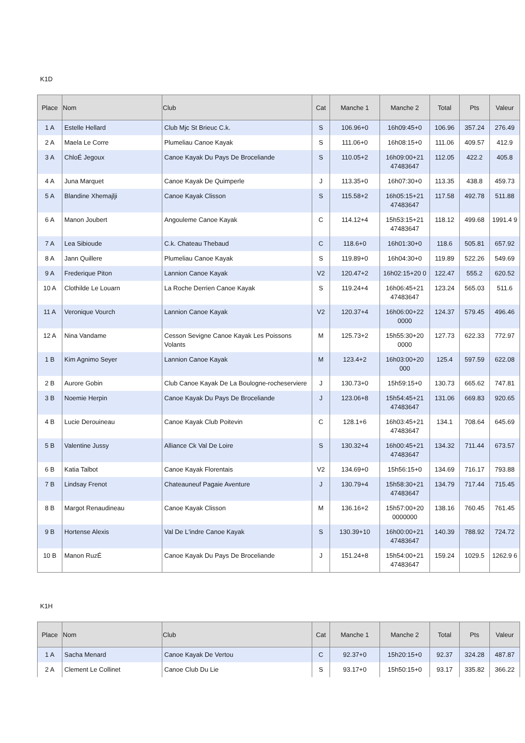K1D
| Place | Nom | Club | Cat | Manche 1 | Manche 2 | Total | Pts | Valeur |
| --- | --- | --- | --- | --- | --- | --- | --- | --- |
| 1 A | Estelle Hellard | Club Mjc St Brieuc C.k. | S | 106.96+0 | 16h09:45+0 | 106.96 | 357.24 | 276.49 |
| 2 A | Maela Le Corre | Plumeliau Canoe Kayak | S | 111.06+0 | 16h08:15+0 | 111.06 | 409.57 | 412.9 |
| 3 A | ChloÉ Jegoux | Canoe Kayak Du Pays De Broceliande | S | 110.05+2 | 16h09:00+21 47483647 | 112.05 | 422.2 | 405.8 |
| 4 A | Juna Marquet | Canoe Kayak De Quimperle | J | 113.35+0 | 16h07:30+0 | 113.35 | 438.8 | 459.73 |
| 5 A | Blandine Xhemajlji | Canoe Kayak Clisson | S | 115.58+2 | 16h05:15+21 47483647 | 117.58 | 492.78 | 511.88 |
| 6 A | Manon Joubert | Angouleme Canoe Kayak | C | 114.12+4 | 15h53:15+21 47483647 | 118.12 | 499.68 | 1991.4 9 |
| 7 A | Lea Sibioude | C.k. Chateau Thebaud | C | 118.6+0 | 16h01:30+0 | 118.6 | 505.81 | 657.92 |
| 8 A | Jann Quillere | Plumeliau Canoe Kayak | S | 119.89+0 | 16h04:30+0 | 119.89 | 522.26 | 549.69 |
| 9 A | Frederique Piton | Lannion Canoe Kayak | V2 | 120.47+2 | 16h02:15+20 0 | 122.47 | 555.2 | 620.52 |
| 10 A | Clothilde Le Louarn | La Roche Derrien Canoe Kayak | S | 119.24+4 | 16h06:45+21 47483647 | 123.24 | 565.03 | 511.6 |
| 11 A | Veronique Vourch | Lannion Canoe Kayak | V2 | 120.37+4 | 16h06:00+22 0000 | 124.37 | 579.45 | 496.46 |
| 12 A | Nina Vandame | Cesson Sevigne Canoe Kayak Les Poissons Volants | M | 125.73+2 | 15h55:30+20 0000 | 127.73 | 622.33 | 772.97 |
| 1 B | Kim Agnimo Seyer | Lannion Canoe Kayak | M | 123.4+2 | 16h03:00+20 000 | 125.4 | 597.59 | 622.08 |
| 2 B | Aurore Gobin | Club Canoe Kayak De La Boulogne-rocheserviere | J | 130.73+0 | 15h59:15+0 | 130.73 | 665.62 | 747.81 |
| 3 B | Noemie Herpin | Canoe Kayak Du Pays De Broceliande | J | 123.06+8 | 15h54:45+21 47483647 | 131.06 | 669.83 | 920.65 |
| 4 B | Lucie Derouineau | Canoe Kayak Club Poitevin | C | 128.1+6 | 16h03:45+21 47483647 | 134.1 | 708.64 | 645.69 |
| 5 B | Valentine Jussy | Alliance Ck Val De Loire | S | 130.32+4 | 16h00:45+21 47483647 | 134.32 | 711.44 | 673.57 |
| 6 B | Katia Talbot | Canoe Kayak Florentais | V2 | 134.69+0 | 15h56:15+0 | 134.69 | 716.17 | 793.88 |
| 7 B | Lindsay Frenot | Chateauneuf Pagaie Aventure | J | 130.79+4 | 15h58:30+21 47483647 | 134.79 | 717.44 | 715.45 |
| 8 B | Margot Renaudineau | Canoe Kayak Clisson | M | 136.16+2 | 15h57:00+20 0000000 | 138.16 | 760.45 | 761.45 |
| 9 B | Hortense Alexis | Val De L'indre Canoe Kayak | S | 130.39+10 | 16h00:00+21 47483647 | 140.39 | 788.92 | 724.72 |
| 10 B | Manon RuzÉ | Canoe Kayak Du Pays De Broceliande | J | 151.24+8 | 15h54:00+21 47483647 | 159.24 | 1029.5 | 1262.9 6 |
K1H
| Place | Nom | Club | Cat | Manche 1 | Manche 2 | Total | Pts | Valeur |
| --- | --- | --- | --- | --- | --- | --- | --- | --- |
| 1 A | Sacha Menard | Canoe Kayak De Vertou | C | 92.37+0 | 15h20:15+0 | 92.37 | 324.28 | 487.87 |
| 2 A | Clement Le Collinet | Canoe Club Du Lie | S | 93.17+0 | 15h50:15+0 | 93.17 | 335.82 | 366.22 |